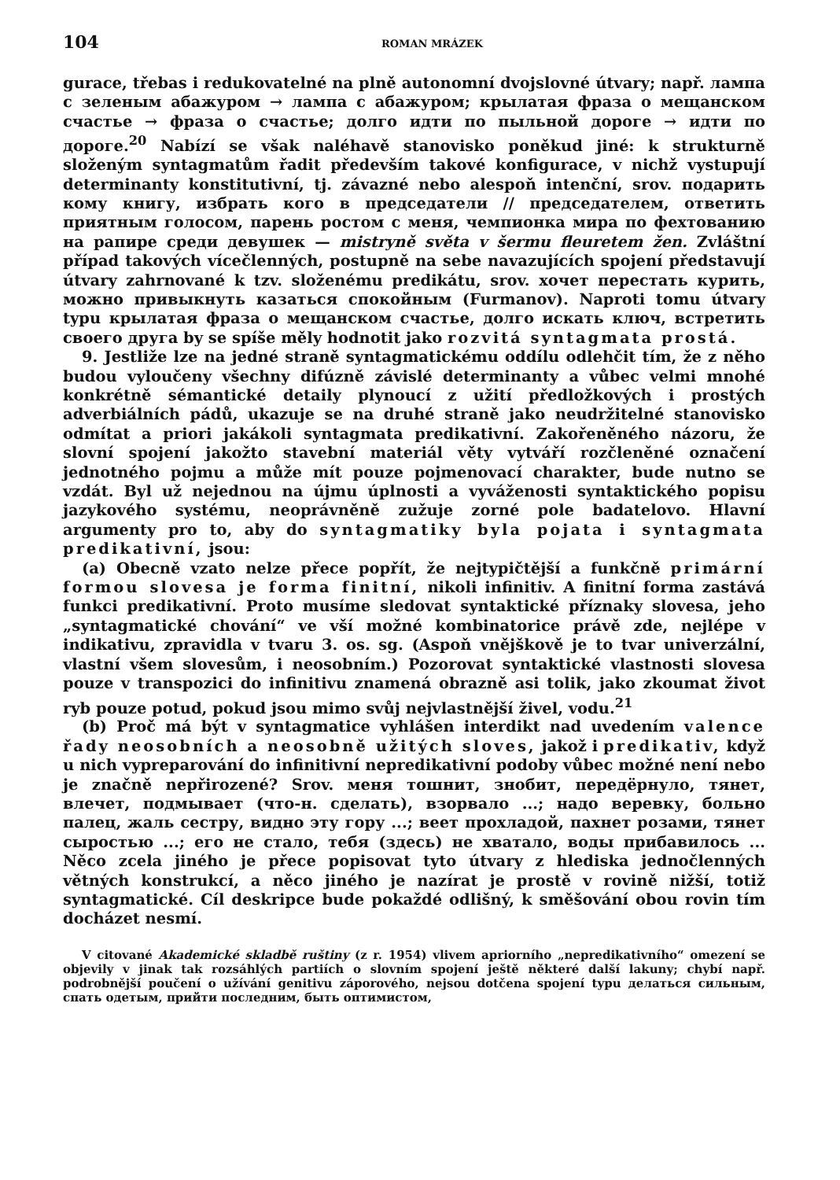104 ROMAN MRÁZEK
gurace, třebas i redukovatelné na plně autonomní dvojslovné útvary; např. лампа с зеленым абажуром → лампа с абажуром; крылатая фраза о мещанском счастье → фраза о счастье; долго идти по пыльной дороге → идти по дороге.<sup>20</sup> Nabízí se však naléhavě stanovisko poněkud jiné: k strukturně složeným syntagmatům řadit především takové konfigurace, v nichž vystupují determinanty konstitutivní, tj. závazné nebo alespoň intenční, srov. подарить кому книгу, избрать кого в председатели // председателем, ответить приятным голосом, парень ростом с меня, чемпионка мира по фехтованию на рапире среди девушек — mistryně světa v šermu fleuretem žen. Zvláštní případ takových vícečlenných, postupně na sebe navazujících spojení představují útvary zahrnované k tzv. složenému predikátu, srov. хочет перестать курить, можно привыкнуть казаться спокойным (Furmanov). Naproti tomu útvary typu крылатая фраза о мещанском счастье, долго искать ключ, встретить своего друга by se spíše měly hodnotit jako rozvitá syntagmata prostá.
9. Jestliže lze na jedné straně syntagmatickému oddílu odlehčit tím, že z něho budou vyloučeny všechny difúzně závislé determinanty a vůbec velmi mnohé konkrétně sémantické detaily plynoucí z užití předložkových i prostých adverbiálních pádů, ukazuje se na druhé straně jako neudržitelné stanovisko odmítat a priori jakákoli syntagmata predikativní. Zakořeněného názoru, že slovní spojení jakožto stavební materiál věty vytváří rozčleněné označení jednotného pojmu a může mít pouze pojmenovací charakter, bude nutno se vzdát. Byl už nejednou na újmu úplnosti a vyváženosti syntaktického popisu jazykového systému, neoprávněně zužuje zorné pole badatelovo. Hlavní argumenty pro to, aby do syntagmatiky byla pojata i syntagmata predikativní, jsou:
(a) Obecně vzato nelze přece popřít, že nejtypičtější a funkčně primární formou slovesa je forma finitní, nikoli infinitiv. A finitní forma zastává funkci predikativní. Proto musíme sledovat syntaktické příznaky slovesa, jeho „syntagmatické chování“ ve vší možné kombinatorice právě zde, nejlépe v indikativu, zpravidla v tvaru 3. os. sg. (Aspoň vnějškově je to tvar univerzální, vlastní všem slovesům, i neosobním.) Pozorovat syntaktické vlastnosti slovesa pouze v transpozici do infinitivu znamená obrazně asi tolik, jako zkoumat život ryb pouze potud, pokud jsou mimo svůj nejvlastnější živel, vodu.<sup>21</sup>
(b) Proč má být v syntagmatice vyhlášen interdikt nad uvedením valence řady neosobních a neosobně užitých sloves, jakož i predikativ, když u nich vypreparování do infinitivní nepredikativní podoby vůbec možné není nebo je značně nepřirozené? Srov. меня тошнит, знобит, передёрнуло, тянет, влечет, подмывает (что-н. сделать), взорвало ...; надо веревку, больно палец, жаль сестру, видно эту гору ...; веет прохладой, пахнет розами, тянет сыростью ...; его не стало, тебя (здесь) не хватало, воды прибавилось ... Něco zcela jiného je přece popisovat tyto útvary z hlediska jednočlenných větných konstrukcí, a něco jiného je nazírat je prostě v rovině nižší, totiž syntagmatické. Cíl deskripce bude pokaždé odlišný, k směšování obou rovin tím docházet nesmí.
V citované Akademické skladbě ruštiny (z r. 1954) vlivem apriorního „nepredikativního“ omezení se objevily v jinak tak rozsáhlých partiích o slovním spojení ještě některé další lakuny; chybí např. podrobnější poučení o užívání genitivu záporového, nejsou dotčena spojení typu делаться сильным, спать одетым, прийти последним, быть оптимистом,